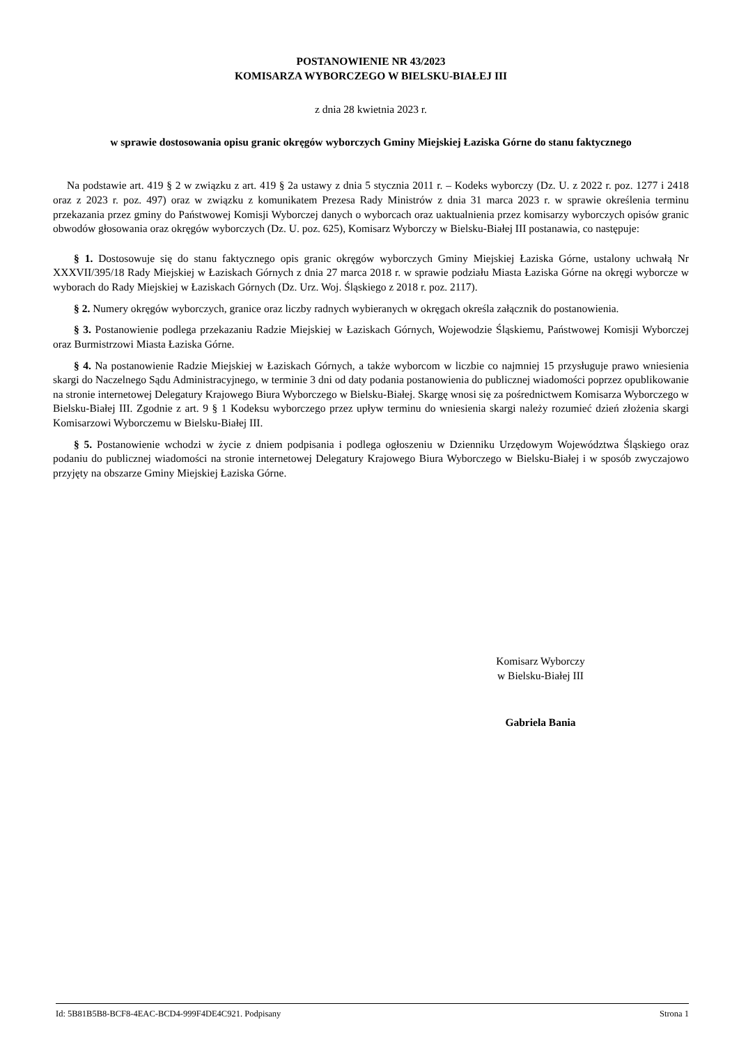POSTANOWIENIE NR 43/2023
KOMISARZA WYBORCZEGO W BIELSKU-BIAŁEJ III
z dnia 28 kwietnia 2023 r.
w sprawie dostosowania opisu granic okręgów wyborczych Gminy Miejskiej Łaziska Górne do stanu faktycznego
Na podstawie art. 419 § 2 w związku z art. 419 § 2a ustawy z dnia 5 stycznia 2011 r. – Kodeks wyborczy (Dz. U. z 2022 r. poz. 1277 i 2418 oraz z 2023 r. poz. 497) oraz w związku z komunikatem Prezesa Rady Ministrów z dnia 31 marca 2023 r. w sprawie określenia terminu przekazania przez gminy do Państwowej Komisji Wyborczej danych o wyborcach oraz uaktualnienia przez komisarzy wyborczych opisów granic obwodów głosowania oraz okręgów wyborczych (Dz. U. poz. 625), Komisarz Wyborczy w Bielsku-Białej III postanawia, co następuje:
§ 1. Dostosowuje się do stanu faktycznego opis granic okręgów wyborczych Gminy Miejskiej Łaziska Górne, ustalony uchwałą Nr XXXVII/395/18 Rady Miejskiej w Łaziskach Górnych z dnia 27 marca 2018 r. w sprawie podziału Miasta Łaziska Górne na okręgi wyborcze w wyborach do Rady Miejskiej w Łaziskach Górnych (Dz. Urz. Woj. Śląskiego z 2018 r. poz. 2117).
§ 2. Numery okręgów wyborczych, granice oraz liczby radnych wybieranych w okręgach określa załącznik do postanowienia.
§ 3. Postanowienie podlega przekazaniu Radzie Miejskiej w Łaziskach Górnych, Wojewodzie Śląskiemu, Państwowej Komisji Wyborczej oraz Burmistrzowi Miasta Łaziska Górne.
§ 4. Na postanowienie Radzie Miejskiej w Łaziskach Górnych, a także wyborcom w liczbie co najmniej 15 przysługuje prawo wniesienia skargi do Naczelnego Sądu Administracyjnego, w terminie 3 dni od daty podania postanowienia do publicznej wiadomości poprzez opublikowanie na stronie internetowej Delegatury Krajowego Biura Wyborczego w Bielsku-Białej. Skargę wnosi się za pośrednictwem Komisarza Wyborczego w Bielsku-Białej III. Zgodnie z art. 9 § 1 Kodeksu wyborczego przez upływ terminu do wniesienia skargi należy rozumieć dzień złożenia skargi Komisarzowi Wyborczemu w Bielsku-Białej III.
§ 5. Postanowienie wchodzi w życie z dniem podpisania i podlega ogłoszeniu w Dzienniku Urzędowym Województwa Śląskiego oraz podaniu do publicznej wiadomości na stronie internetowej Delegatury Krajowego Biura Wyborczego w Bielsku-Białej i w sposób zwyczajowo przyjęty na obszarze Gminy Miejskiej Łaziska Górne.
Komisarz Wyborczy
w Bielsku-Białej III
Gabriela Bania
Id: 5B81B5B8-BCF8-4EAC-BCD4-999F4DE4C921. Podpisany Strona 1